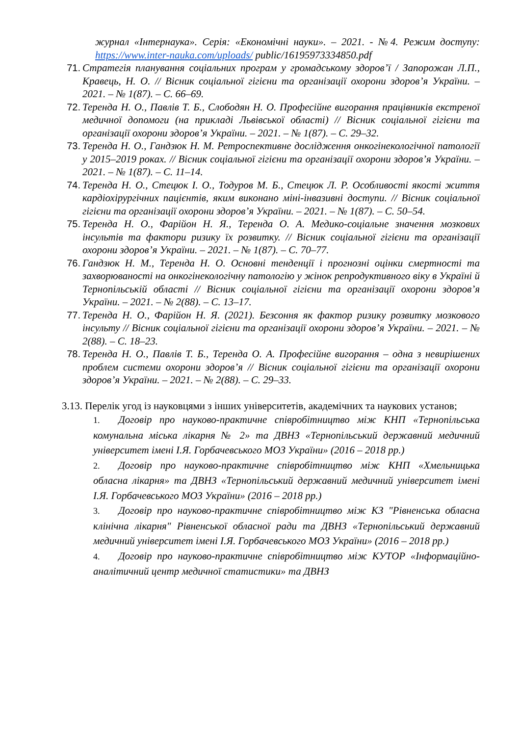журнал «Інтернаука». Серія: «Економічні науки». – 2021. - №4. Режим доступу: https://www.inter-nauka.com/uploads/ public/16195973334850.pdf
71. Стратегія планування соціальних програм у громадському здоров’ї / Запорожан Л.П., Кравець, Н. О. // Вісник соціальної гігієни та організації охорони здоров’я України. – 2021. – № 1(87). – С. 66–69.
72. Теренда Н. О., Павлів Т. Б., Слободян Н. О. Професійне вигорання працівників екстреної медичної допомоги (на прикладі Львівської області) // Вісник соціальної гігієни та організації охорони здоров’я України. – 2021. – № 1(87). – С. 29–32.
73. Теренда Н. О., Гандзюк Н. М. Ретроспективне дослідження онкогінекологічної патології у 2015–2019 роках. // Вісник соціальної гігієни та організації охорони здоров’я України. – 2021. – № 1(87). – С. 11–14.
74. Теренда Н. О., Стецюк І. О., Тодуров М. Б., Стецюк Л. Р. Особливості якості життя кардіохірургічних пацієнтів, яким виконано міні-інвазивні доступи. // Вісник соціальної гігієни та організації охорони здоров’я України. – 2021. – № 1(87). – С. 50–54.
75. Теренда Н. О., Фарійон Н. Я., Теренда О. А. Медико-соціальне значення мозкових інсультів та фактори ризику їх розвитку. // Вісник соціальної гігієни та організації охорони здоров’я України. – 2021. – № 1(87). – С. 70–77.
76. Гандзюк Н. М., Теренда Н. О. Основні тенденції і прогнозні оцінки смертності та захворюваності на онкогінекологічну патологію у жінок репродуктивного віку в Україні й Тернопільській області // Вісник соціальної гігієни та організації охорони здоров’я України. – 2021. – № 2(88). – С. 13–17.
77. Теренда Н. О., Фарійон Н. Я. (2021). Безсоння як фактор ризику розвитку мозкового інсульту // Вісник соціальної гігієни та організації охорони здоров’я України. – 2021. – № 2(88). – С. 18–23.
78. Теренда Н. О., Павлів Т. Б., Теренда О. А. Професійне вигорання – одна з невирішених проблем системи охорони здоров’я // Вісник соціальної гігієни та організації охорони здоров’я України. – 2021. – № 2(88). – С. 29–33.
3.13. Перелік угод із науковцями з інших університетів, академічних та наукових установ;
1. Договір про науково-практичне співробітництво між КНП «Тернопільська комунальна міська лікарня № 2» та ДВНЗ «Тернопільський державний медичний університет імені І.Я. Горбачевського МОЗ України» (2016 – 2018 рр.)
2. Договір про науково-практичне співробітництво між КНП «Хмельницька обласна лікарня» та ДВНЗ «Тернопільський державний медичний університет імені І.Я. Горбачевського МОЗ України» (2016 – 2018 рр.)
3. Договір про науково-практичне співробітництво між КЗ "Рівненська обласна клінічна лікарня" Рівненської обласної ради та ДВНЗ «Тернопільський державний медичний університет імені І.Я. Горбачевського МОЗ України» (2016 – 2018 рр.)
4. Договір про науково-практичне співробітництво між КУТОР «Інформаційно-аналітичний центр медичної статистики» та ДВНЗ